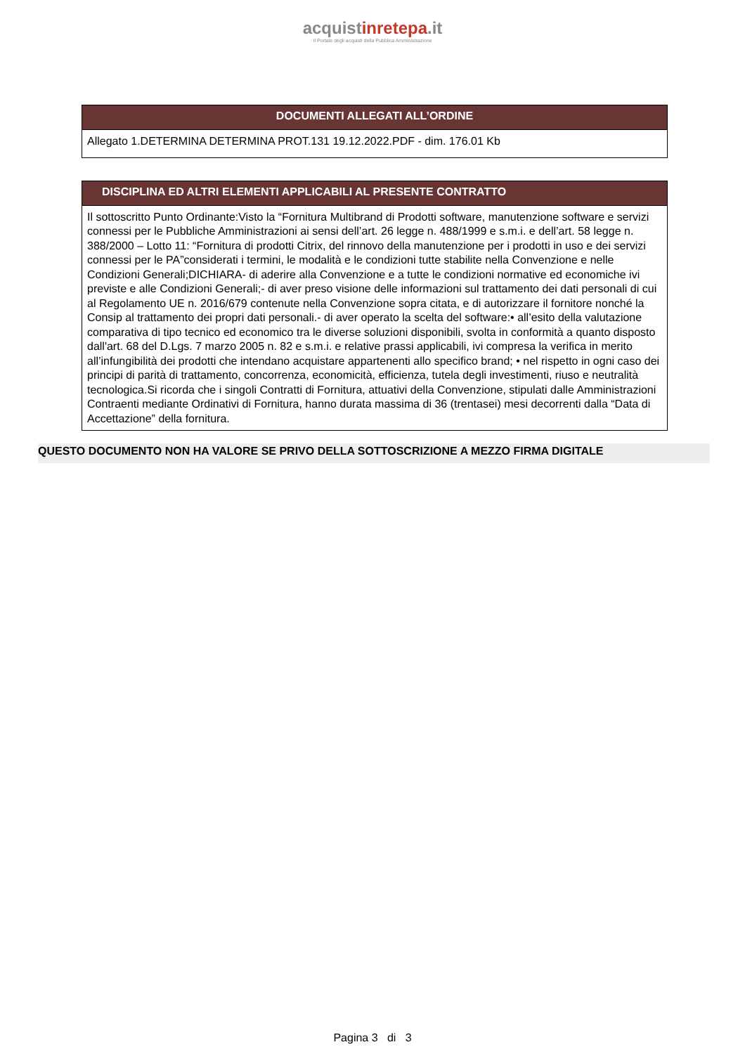acquistinretepa.it
Il Portale degli acquisti della Pubblica Amministrazione
DOCUMENTI ALLEGATI ALL’ORDINE
Allegato 1.DETERMINA DETERMINA PROT.131 19.12.2022.PDF - dim. 176.01 Kb
DISCIPLINA ED ALTRI ELEMENTI APPLICABILI AL PRESENTE CONTRATTO
Il sottoscritto Punto Ordinante:Visto la “Fornitura Multibrand di Prodotti software, manutenzione software e servizi connessi per le Pubbliche Amministrazioni ai sensi dell’art. 26 legge n. 488/1999 e s.m.i. e dell’art. 58 legge n. 388/2000 – Lotto 11: “Fornitura di prodotti Citrix, del rinnovo della manutenzione per i prodotti in uso e dei servizi connessi per le PA”considerati i termini, le modalità e le condizioni tutte stabilite nella Convenzione e nelle Condizioni Generali;DICHIARA- di aderire alla Convenzione e a tutte le condizioni normative ed economiche ivi previste e alle Condizioni Generali;- di aver preso visione delle informazioni sul trattamento dei dati personali di cui al Regolamento UE n. 2016/679 contenute nella Convenzione sopra citata, e di autorizzare il fornitore nonché la Consip al trattamento dei propri dati personali.- di aver operato la scelta del software:• all’esito della valutazione comparativa di tipo tecnico ed economico tra le diverse soluzioni disponibili, svolta in conformità a quanto disposto dall'art. 68 del D.Lgs. 7 marzo 2005 n. 82 e s.m.i. e relative prassi applicabili, ivi compresa la verifica in merito all’infungibilità dei prodotti che intendano acquistare appartenenti allo specifico brand; • nel rispetto in ogni caso dei principi di parità di trattamento, concorrenza, economicità, efficienza, tutela degli investimenti, riuso e neutralità tecnologica.Si ricorda che i singoli Contratti di Fornitura, attuativi della Convenzione, stipulati dalle Amministrazioni Contraenti mediante Ordinativi di Fornitura, hanno durata massima di 36 (trentasei) mesi decorrenti dalla “Data di Accettazione” della fornitura.
QUESTO DOCUMENTO NON HA VALORE SE PRIVO DELLA SOTTOSCRIZIONE A MEZZO FIRMA DIGITALE
Pagina 3 di 3